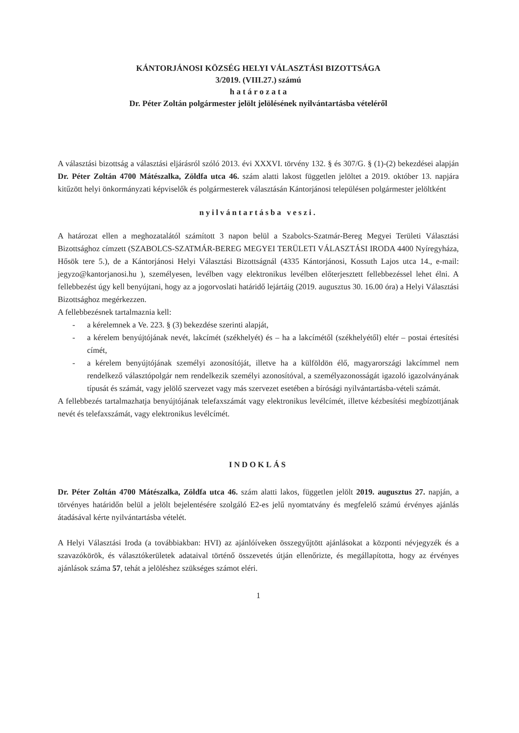KÁNTORJÁNOSI KÖZSÉG HELYI VÁLASZTÁSI BIZOTTSÁGA
3/2019. (VIII.27.) számú
h a t á r o z a t a
Dr. Péter Zoltán polgármester jelölt jelölésének nyilvántartásba vételéről
A választási bizottság a választási eljárásról szóló 2013. évi XXXVI. törvény 132. § és 307/G. § (1)-(2) bekezdései alapján Dr. Péter Zoltán 4700 Mátészalka, Zöldfa utca 46. szám alatti lakost független jelöltet a 2019. október 13. napjára kitűzött helyi önkormányzati képviselők és polgármesterek választásán Kántorjánosi településen polgármester jelöltként
nyilvántartásba veszi.
A határozat ellen a meghozatalától számított 3 napon belül a Szabolcs-Szatmár-Bereg Megyei Területi Választási Bizottsághoz címzett (SZABOLCS-SZATMÁR-BEREG MEGYEI TERÜLETI VÁLASZTÁSI IRODA 4400 Nyíregyháza, Hősök tere 5.), de a Kántorjánosi Helyi Választási Bizottságnál (4335 Kántorjánosi, Kossuth Lajos utca 14., e-mail: jegyzo@kantorjanosi.hu ), személyesen, levélben vagy elektronikus levélben előterjesztett fellebbezéssel lehet élni. A fellebbezést úgy kell benyújtani, hogy az a jogorvoslati határidő lejártáig (2019. augusztus 30. 16.00 óra) a Helyi Választási Bizottsághoz megérkezzen.
A fellebbezésnek tartalmaznia kell:
- a kérelemnek a Ve. 223. § (3) bekezdése szerinti alapját,
- a kérelem benyújtójának nevét, lakcímét (székhelyét) és – ha a lakcímétől (székhelyétől) eltér – postai értesítési címét,
- a kérelem benyújtójának személyi azonosítóját, illetve ha a külföldön élő, magyarországi lakcímmel nem rendelkező választópolgár nem rendelkezik személyi azonosítóval, a személyazonosságát igazoló igazolványának típusát és számát, vagy jelölő szervezet vagy más szervezet esetében a bírósági nyilvántartásba-vételi számát.
A fellebbezés tartalmazhatja benyújtójának telefaxszámát vagy elektronikus levélcímét, illetve kézbesítési megbízottjának nevét és telefaxszámát, vagy elektronikus levélcímét.
INDOKLÁS
Dr. Péter Zoltán 4700 Mátészalka, Zöldfa utca 46. szám alatti lakos, független jelölt 2019. augusztus 27. napján, a törvényes határidőn belül a jelölt bejelentésére szolgáló E2-es jelű nyomtatvány és megfelelő számú érvényes ajánlás átadásával kérte nyilvántartásba vételét.
A Helyi Választási Iroda (a továbbiakban: HVI) az ajánlóíveken összegyűjtött ajánlásokat a központi névjegyzék és a szavazókörök, és választókerületek adataival történő összevetés útján ellenőrizte, és megállapította, hogy az érvényes ajánlások száma 57, tehát a jelöléshez szükséges számot eléri.
1